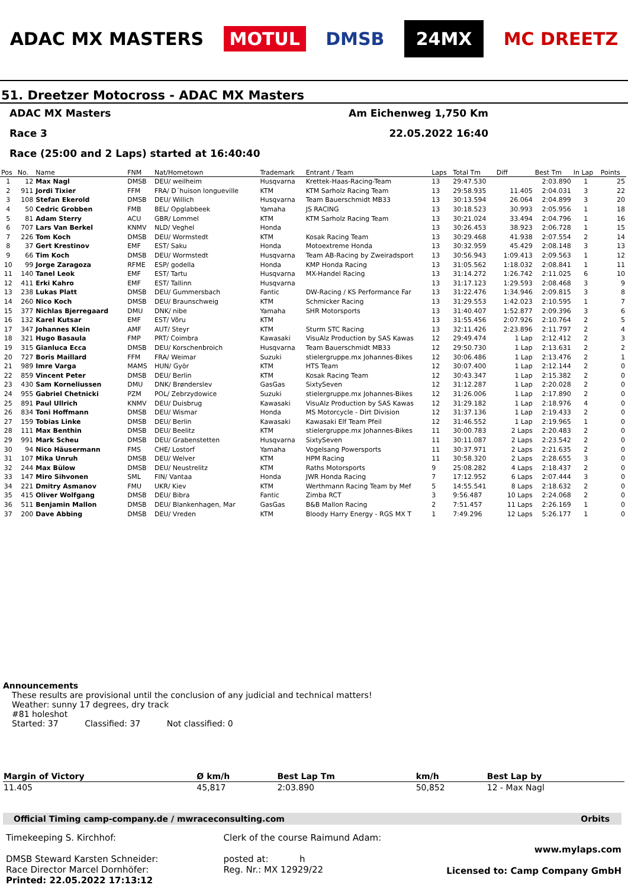ADAC MX MASTERS MOTUL DMSB 24MX MC DREETZ
51. Dreetzer Motocross - ADAC MX Masters
ADAC MX Masters Am Eichenweg 1,750 Km
Race 3 22.05.2022 16:40
Race (25:00 and 2 Laps) started at 16:40:40
| Pos | No. | Name | FNM | Nat/Hometown | Trademark | Entrant / Team | Laps | Total Tm | Diff | Best Tm | In Lap | Points |
| --- | --- | --- | --- | --- | --- | --- | --- | --- | --- | --- | --- | --- |
| 1 | 12 | Max Nagl | DMSB | DEU/ weilheim | Husqvarna | Krettek-Haas-Racing-Team | 13 | 29:47.530 | | 2:03.890 | 1 | 25 |
| 2 | 911 | Jordi Tixier | FFM | FRA/ D´huison longueville | KTM | KTM Sarholz Racing Team | 13 | 29:58.935 | 11.405 | 2:04.031 | 3 | 22 |
| 3 | 108 | Stefan Ekerold | DMSB | DEU/ Willich | Husqvarna | Team Bauerschmidt MB33 | 13 | 30:13.594 | 26.064 | 2:04.899 | 3 | 20 |
| 4 | 50 | Cedric Grobben | FMB | BEL/ Opglabbeek | Yamaha | JS RACING | 13 | 30:18.523 | 30.993 | 2:05.956 | 1 | 18 |
| 5 | 81 | Adam Sterry | ACU | GBR/ Lommel | KTM | KTM Sarholz Racing Team | 13 | 30:21.024 | 33.494 | 2:04.796 | 1 | 16 |
| 6 | 707 | Lars Van Berkel | KNMV | NLD/ Veghel | Honda | | 13 | 30:26.453 | 38.923 | 2:06.728 | 1 | 15 |
| 7 | 226 | Tom Koch | DMSB | DEU/ Wormstedt | KTM | Kosak Racing Team | 13 | 30:29.468 | 41.938 | 2:07.554 | 2 | 14 |
| 8 | 37 | Gert Krestinov | EMF | EST/ Saku | Honda | Motoextreme Honda | 13 | 30:32.959 | 45.429 | 2:08.148 | 3 | 13 |
| 9 | 66 | Tim Koch | DMSB | DEU/ Wormstedt | Husqvarna | Team AB-Racing by Zweiradsport | 13 | 30:56.943 | 1:09.413 | 2:09.563 | 1 | 12 |
| 10 | 99 | Jorge Zaragoza | RFME | ESP/ godella | Honda | KMP Honda Racing | 13 | 31:05.562 | 1:18.032 | 2:08.841 | 1 | 11 |
| 11 | 140 | Tanel Leok | EMF | EST/ Tartu | Husqvarna | MX-Handel Racing | 13 | 31:14.272 | 1:26.742 | 2:11.025 | 6 | 10 |
| 12 | 411 | Erki Kahro | EMF | EST/ Tallinn | Husqvarna | | 13 | 31:17.123 | 1:29.593 | 2:08.468 | 3 | 9 |
| 13 | 238 | Lukas Platt | DMSB | DEU/ Gummersbach | Fantic | DW-Racing / KS Performance Far | 13 | 31:22.476 | 1:34.946 | 2:09.815 | 3 | 8 |
| 14 | 260 | Nico Koch | DMSB | DEU/ Braunschweig | KTM | Schmicker Racing | 13 | 31:29.553 | 1:42.023 | 2:10.595 | 1 | 7 |
| 15 | 377 | Nichlas Bjerregaard | DMU | DNK/ nibe | Yamaha | SHR Motorsports | 13 | 31:40.407 | 1:52.877 | 2:09.396 | 3 | 6 |
| 16 | 132 | Karel Kutsar | EMF | EST/ Võru | KTM | | 13 | 31:55.456 | 2:07.926 | 2:10.764 | 2 | 5 |
| 17 | 347 | Johannes Klein | AMF | AUT/ Steyr | KTM | Sturm STC Racing | 13 | 32:11.426 | 2:23.896 | 2:11.797 | 2 | 4 |
| 18 | 321 | Hugo Basaula | FMP | PRT/ Coimbra | Kawasaki | VisuAlz Production by SAS Kawas | 12 | 29:49.474 | 1 Lap | 2:12.412 | 2 | 3 |
| 19 | 315 | Gianluca Ecca | DMSB | DEU/ Korschenbroich | Husqvarna | Team Bauerschmidt MB33 | 12 | 29:50.730 | 1 Lap | 2:13.631 | 2 | 2 |
| 20 | 727 | Boris Maillard | FFM | FRA/ Weimar | Suzuki | stielergruppe.mx Johannes-Bikes | 12 | 30:06.486 | 1 Lap | 2:13.476 | 2 | 1 |
| 21 | 989 | Imre Varga | MAMS | HUN/ Györ | KTM | HTS Team | 12 | 30:07.400 | 1 Lap | 2:12.144 | 2 | 0 |
| 22 | 859 | Vincent Peter | DMSB | DEU/ Berlin | KTM | Kosak Racing Team | 12 | 30:43.347 | 1 Lap | 2:15.382 | 2 | 0 |
| 23 | 430 | Sam Korneliussen | DMU | DNK/ Brønderslev | GasGas | SixtySeven | 12 | 31:12.287 | 1 Lap | 2:20.028 | 2 | 0 |
| 24 | 955 | Gabriel Chetnicki | PZM | POL/ Zebrzydowice | Suzuki | stielergruppe.mx Johannes-Bikes | 12 | 31:26.006 | 1 Lap | 2:17.890 | 2 | 0 |
| 25 | 891 | Paul Ullrich | KNMV | DEU/ Duisbrug | Kawasaki | VisuAlz Production by SAS Kawas | 12 | 31:29.182 | 1 Lap | 2:18.976 | 4 | 0 |
| 26 | 834 | Toni Hoffmann | DMSB | DEU/ Wismar | Honda | MS Motorcycle - Dirt Division | 12 | 31:37.136 | 1 Lap | 2:19.433 | 2 | 0 |
| 27 | 159 | Tobias Linke | DMSB | DEU/ Berlin | Kawasaki | Kawasaki Elf Team Pfeil | 12 | 31:46.552 | 1 Lap | 2:19.965 | 1 | 0 |
| 28 | 111 | Max Benthin | DMSB | DEU/ Beelitz | KTM | stielergruppe.mx Johannes-Bikes | 11 | 30:00.783 | 2 Laps | 2:20.483 | 2 | 0 |
| 29 | 991 | Mark Scheu | DMSB | DEU/ Grabenstetten | Husqvarna | SixtySeven | 11 | 30:11.087 | 2 Laps | 2:23.542 | 2 | 0 |
| 30 | 94 | Nico Häusermann | FMS | CHE/ Lostorf | Yamaha | Vogelsang Powersports | 11 | 30:37.971 | 2 Laps | 2:21.635 | 2 | 0 |
| 31 | 107 | Mika Unruh | DMSB | DEU/ Welver | KTM | HPM Racing | 11 | 30:58.320 | 2 Laps | 2:28.655 | 3 | 0 |
| 32 | 244 | Max Bülow | DMSB | DEU/ Neustrelitz | KTM | Raths Motorsports | 9 | 25:08.282 | 4 Laps | 2:18.437 | 2 | 0 |
| 33 | 147 | Miro Sihvonen | SML | FIN/ Vantaa | Honda | JWR Honda Racing | 7 | 17:12.952 | 6 Laps | 2:07.444 | 3 | 0 |
| 34 | 221 | Dmitry Asmanov | FMU | UKR/ Kiev | KTM | Werthmann Racing Team by Mef | 5 | 14:55.541 | 8 Laps | 2:18.632 | 2 | 0 |
| 35 | 415 | Oliver Wolfgang | DMSB | DEU/ Bibra | Fantic | Zimba RCT | 3 | 9:56.487 | 10 Laps | 2:24.068 | 2 | 0 |
| 36 | 511 | Benjamin Mallon | DMSB | DEU/ Blankenhagen, Mar | GasGas | B&B Mallon Racing | 2 | 7:51.457 | 11 Laps | 2:26.169 | 1 | 0 |
| 37 | 200 | Dave Abbing | DMSB | DEU/ Vreden | KTM | Bloody Harry Energy - RGS MX T | 1 | 7:49.296 | 12 Laps | 5:26.177 | 1 | 0 |
Announcements
These results are provisional until the conclusion of any judicial and technical matters!
Weather: sunny 17 degrees, dry track
#81 holeshot
Started: 37 Classified: 37 Not classified: 0
| Margin of Victory | Ø km/h | Best Lap Tm | km/h | Best Lap by |
| --- | --- | --- | --- | --- |
| 11.405 | 45,817 | 2:03.890 | 50,852 | 12 - Max Nagl |
Official Timing camp-company.de / mwraceconsulting.com Orbits
Timekeeping S. Kirchhof:
DMSB Steward Karsten Schneider:
Race Director Marcel Dornhöfer:
Printed: 22.05.2022 17:13:12
Clerk of the course Raimund Adam:
posted at: h
Reg. Nr.: MX 12929/22
www.mylaps.com
Licensed to: Camp Company GmbH